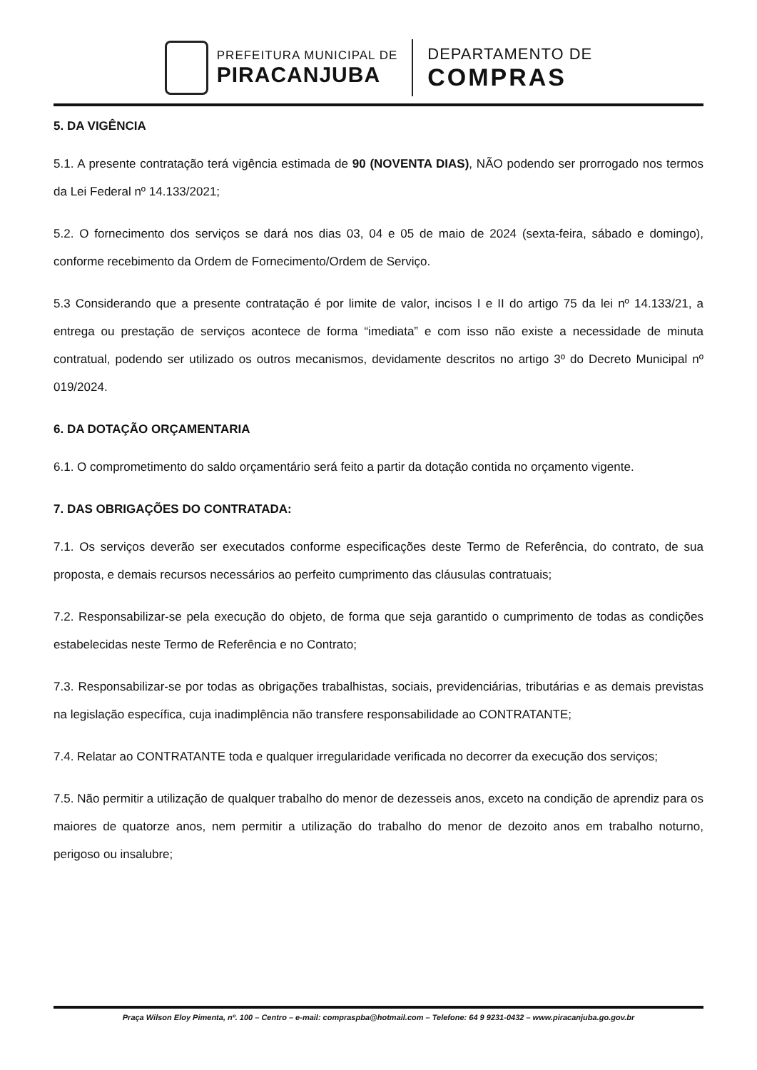PREFEITURA MUNICIPAL DE
PIRACANJUBA
DEPARTAMENTO DE
COMPRAS
5. DA VIGÊNCIA
5.1. A presente contratação terá vigência estimada de 90 (NOVENTA DIAS), NÃO podendo ser prorrogado nos termos da Lei Federal nº 14.133/2021;
5.2. O fornecimento dos serviços se dará nos dias 03, 04 e 05 de maio de 2024 (sexta-feira, sábado e domingo), conforme recebimento da Ordem de Fornecimento/Ordem de Serviço.
5.3 Considerando que a presente contratação é por limite de valor, incisos I e II do artigo 75 da lei nº 14.133/21, a entrega ou prestação de serviços acontece de forma “imediata” e com isso não existe a necessidade de minuta contratual, podendo ser utilizado os outros mecanismos, devidamente descritos no artigo 3º do Decreto Municipal nº 019/2024.
6. DA DOTAÇÃO ORÇAMENTARIA
6.1. O comprometimento do saldo orçamentário será feito a partir da dotação contida no orçamento vigente.
7. DAS OBRIGAÇÕES DO CONTRATADA:
7.1. Os serviços deverão ser executados conforme especificações deste Termo de Referência, do contrato, de sua proposta, e demais recursos necessários ao perfeito cumprimento das cláusulas contratuais;
7.2. Responsabilizar-se pela execução do objeto, de forma que seja garantido o cumprimento de todas as condições estabelecidas neste Termo de Referência e no Contrato;
7.3. Responsabilizar-se por todas as obrigações trabalhistas, sociais, previdenciárias, tributárias e as demais previstas na legislação específica, cuja inadimplência não transfere responsabilidade ao CONTRATANTE;
7.4. Relatar ao CONTRATANTE toda e qualquer irregularidade verificada no decorrer da execução dos serviços;
7.5. Não permitir a utilização de qualquer trabalho do menor de dezesseis anos, exceto na condição de aprendiz para os maiores de quatorze anos, nem permitir a utilização do trabalho do menor de dezoito anos em trabalho noturno, perigoso ou insalubre;
Praça Wilson Eloy Pimenta, nº. 100 – Centro – e-mail: compraspba@hotmail.com – Telefone: 64 9 9231-0432 – www.piracanjuba.go.gov.br